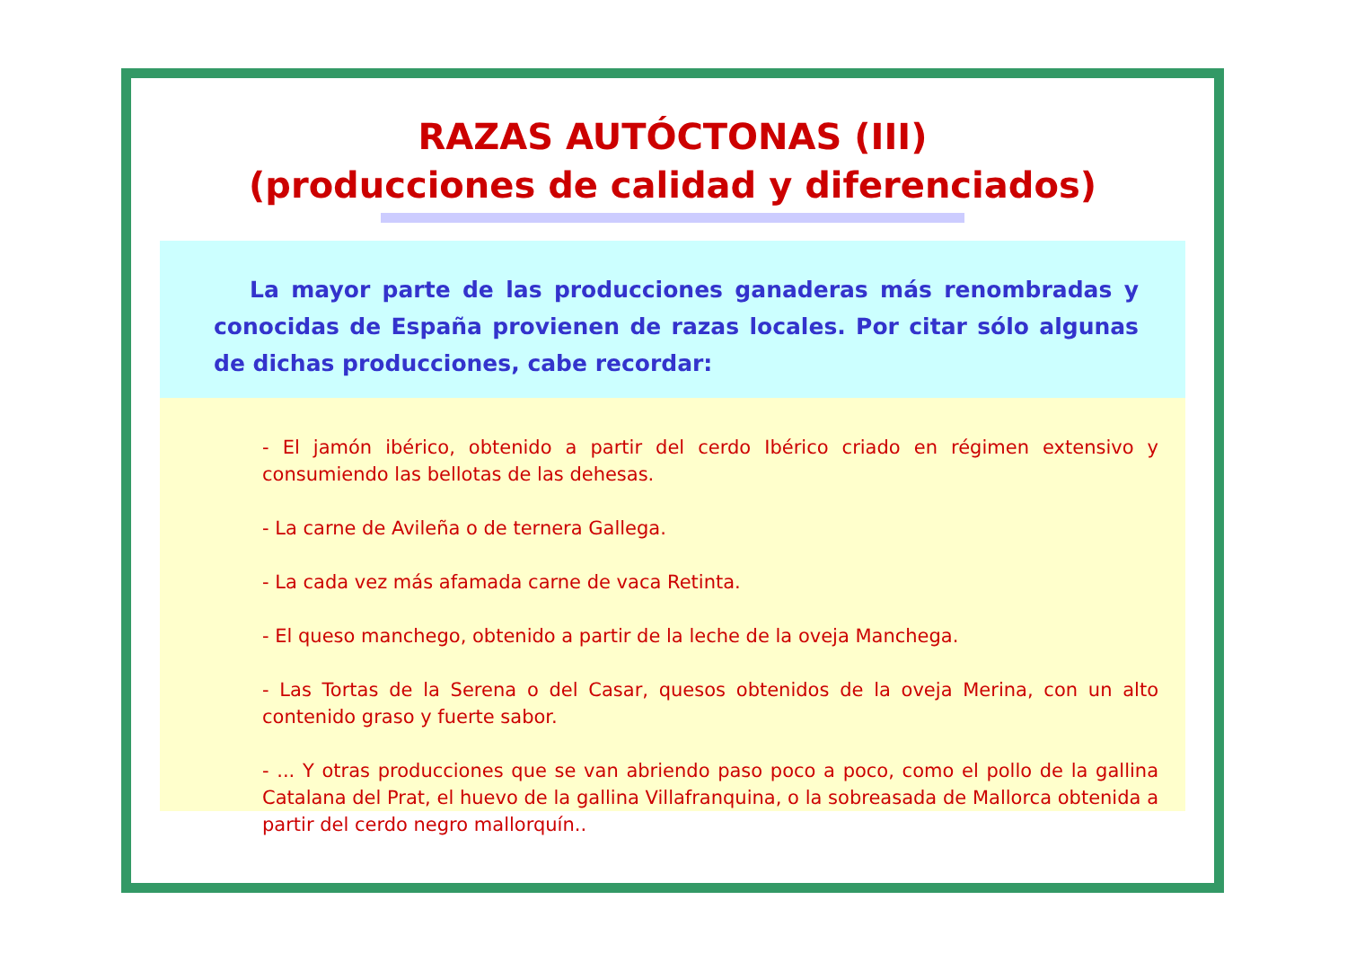RAZAS AUTÓCTONAS (III)
(producciones de calidad y diferenciados)
La mayor parte de las producciones ganaderas más renombradas y conocidas de España provienen de razas locales. Por citar sólo algunas de dichas producciones, cabe recordar:
- El jamón ibérico, obtenido a partir del cerdo Ibérico criado en régimen extensivo y consumiendo las bellotas de las dehesas.
- La carne de Avileña o de ternera Gallega.
- La cada vez más afamada carne de vaca Retinta.
- El queso manchego, obtenido a partir de la leche de la oveja Manchega.
- Las Tortas de la Serena o del Casar, quesos obtenidos de la oveja Merina, con un alto contenido graso y fuerte sabor.
- ... Y otras producciones que se van abriendo paso poco a poco, como el pollo de la gallina Catalana del Prat, el huevo de la gallina Villafranquina, o la sobreasada de Mallorca obtenida a partir del cerdo negro mallorquín..